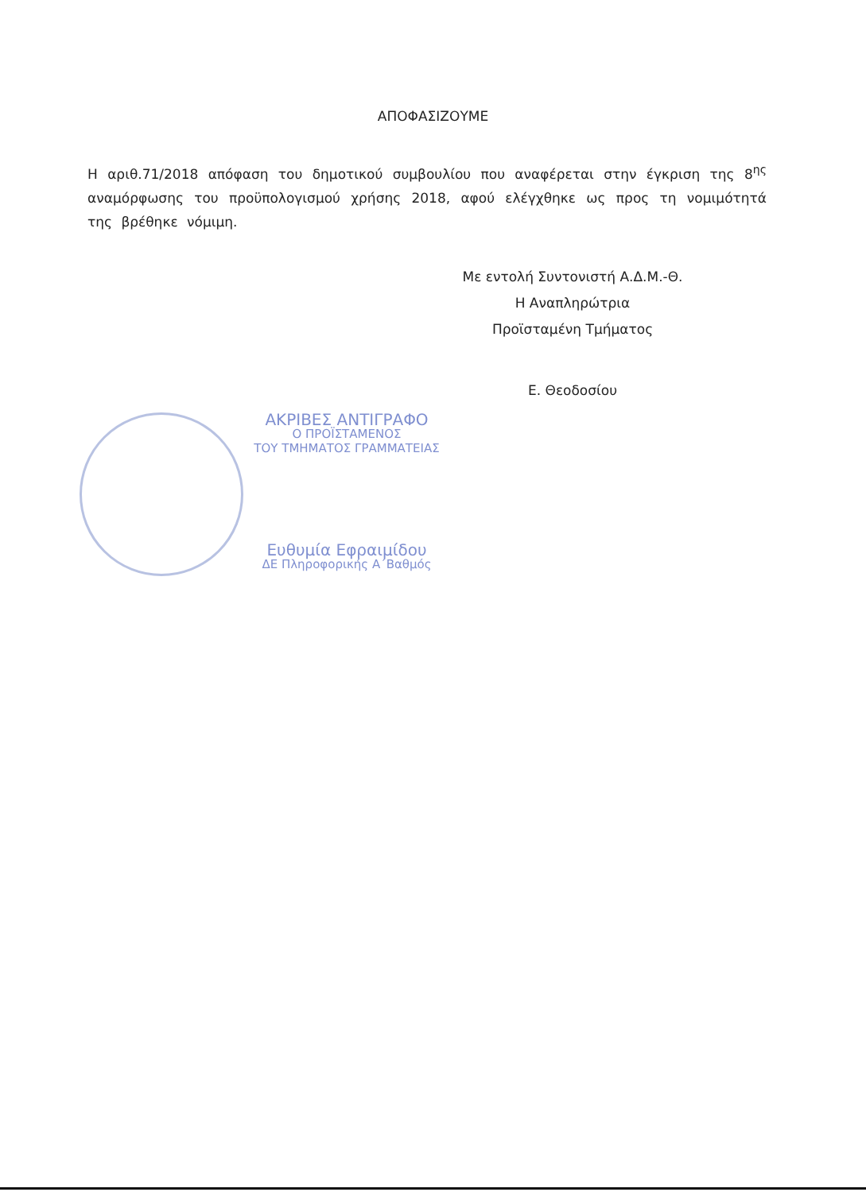ΑΠΟΦΑΣΙΖΟΥΜΕ
Η αριθ.71/2018 απόφαση του δημοτικού συμβουλίου που αναφέρεται στην έγκριση της 8<sup>ης</sup> αναμόρφωσης του προϋπολογισμού χρήσης 2018, αφού ελέγχθηκε ως προς τη νομιμότητά της βρέθηκε νόμιμη.
Με εντολή Συντονιστή Α.Δ.Μ.-Θ.
Η Αναπληρώτρια
Προϊσταμένη Τμήματος
Ε. Θεοδοσίου
ΑΚΡΙΒΕΣ ΑΝΤΙΓΡΑΦΟ
Ο ΠΡΟΪΣΤΑΜΕΝΟΣ
ΤΟΥ ΤΜΗΜΑΤΟΣ ΓΡΑΜΜΑΤΕΙΑΣ
Ευθυμία Εφραιμίδου
ΔΕ Πληροφορικής Α΄Βαθμός